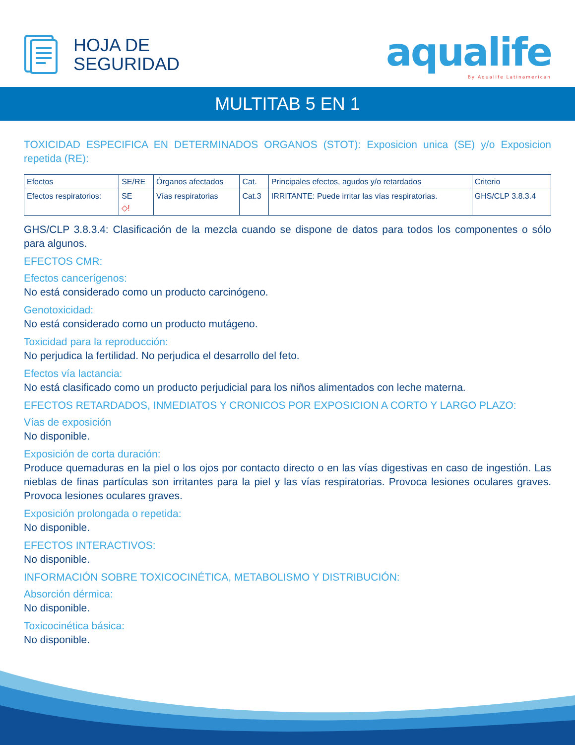HOJA DE
SEGURIDAD
aqualife
By Aqualife Latinamerican
MULTITAB 5 EN 1
TOXICIDAD ESPECIFICA EN DETERMINADOS ORGANOS (STOT): Exposicion unica (SE) y/o Exposicion repetida (RE):
| Efectos | SE/RE | Órganos afectados | Cat. | Principales efectos, agudos y/o retardados | Criterio |
| Efectos respiratorios: | SE ◇! | Vías respiratorias | Cat.3 | IRRITANTE: Puede irritar las vías respiratorias. | GHS/CLP 3.8.3.4 |
GHS/CLP 3.8.3.4: Clasificación de la mezcla cuando se dispone de datos para todos los componentes o sólo para algunos.
EFECTOS CMR:
Efectos cancerígenos:
No está considerado como un producto carcinógeno.
Genotoxicidad:
No está considerado como un producto mutágeno.
Toxicidad para la reproducción:
No perjudica la fertilidad. No perjudica el desarrollo del feto.
Efectos vía lactancia:
No está clasificado como un producto perjudicial para los niños alimentados con leche materna.
EFECTOS RETARDADOS, INMEDIATOS Y CRONICOS POR EXPOSICION A CORTO Y LARGO PLAZO:
Vías de exposición
No disponible.
Exposición de corta duración:
Produce quemaduras en la piel o los ojos por contacto directo o en las vías digestivas en caso de ingestión. Las nieblas de finas partículas son irritantes para la piel y las vías respiratorias. Provoca lesiones oculares graves. Provoca lesiones oculares graves.
Exposición prolongada o repetida:
No disponible.
EFECTOS INTERACTIVOS:
No disponible.
INFORMACIÓN SOBRE TOXICOCINÉTICA, METABOLISMO Y DISTRIBUCIÓN:
Absorción dérmica:
No disponible.
Toxicocinética básica:
No disponible.